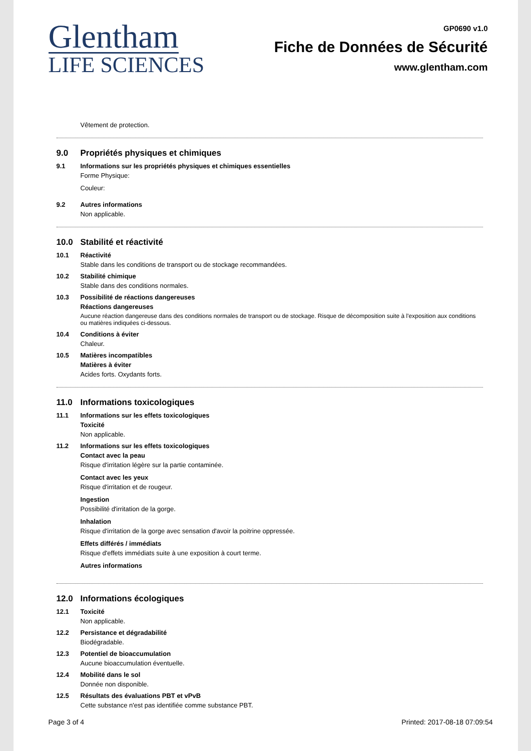Glentham
LIFE SCIENCES
GP0690 v1.0
Fiche de Données de Sécurité
www.glentham.com
Vêtement de protection.
9.0 Propriétés physiques et chimiques
9.1 Informations sur les propriétés physiques et chimiques essentielles
Forme Physique:
Couleur:
9.2 Autres informations
Non applicable.
10.0 Stabilité et réactivité
10.1 Réactivité
Stable dans les conditions de transport ou de stockage recommandées.
10.2 Stabilité chimique
Stable dans des conditions normales.
10.3 Possibilité de réactions dangereuses
Réactions dangereuses
Aucune réaction dangereuse dans des conditions normales de transport ou de stockage. Risque de décomposition suite à l'exposition aux conditions ou matières indiquées ci-dessous.
10.4 Conditions à éviter
Chaleur.
10.5 Matières incompatibles
Matières à éviter
Acides forts. Oxydants forts.
11.0 Informations toxicologiques
11.1 Informations sur les effets toxicologiques
Toxicité
Non applicable.
11.2 Informations sur les effets toxicologiques
Contact avec la peau
Risque d'irritation légère sur la partie contaminée.
Contact avec les yeux
Risque d'irritation et de rougeur.
Ingestion
Possibilité d'irritation de la gorge.
Inhalation
Risque d'irritation de la gorge avec sensation d'avoir la poitrine oppressée.
Effets différés / immédiats
Risque d'effets immédiats suite à une exposition à court terme.
Autres informations
12.0 Informations écologiques
12.1 Toxicité
Non applicable.
12.2 Persistance et dégradabilité
Biodégradable.
12.3 Potentiel de bioaccumulation
Aucune bioaccumulation éventuelle.
12.4 Mobilité dans le sol
Donnée non disponible.
12.5 Résultats des évaluations PBT et vPvB
Cette substance n'est pas identifiée comme substance PBT.
Page 3 of 4 Printed: 2017-08-18 07:09:54